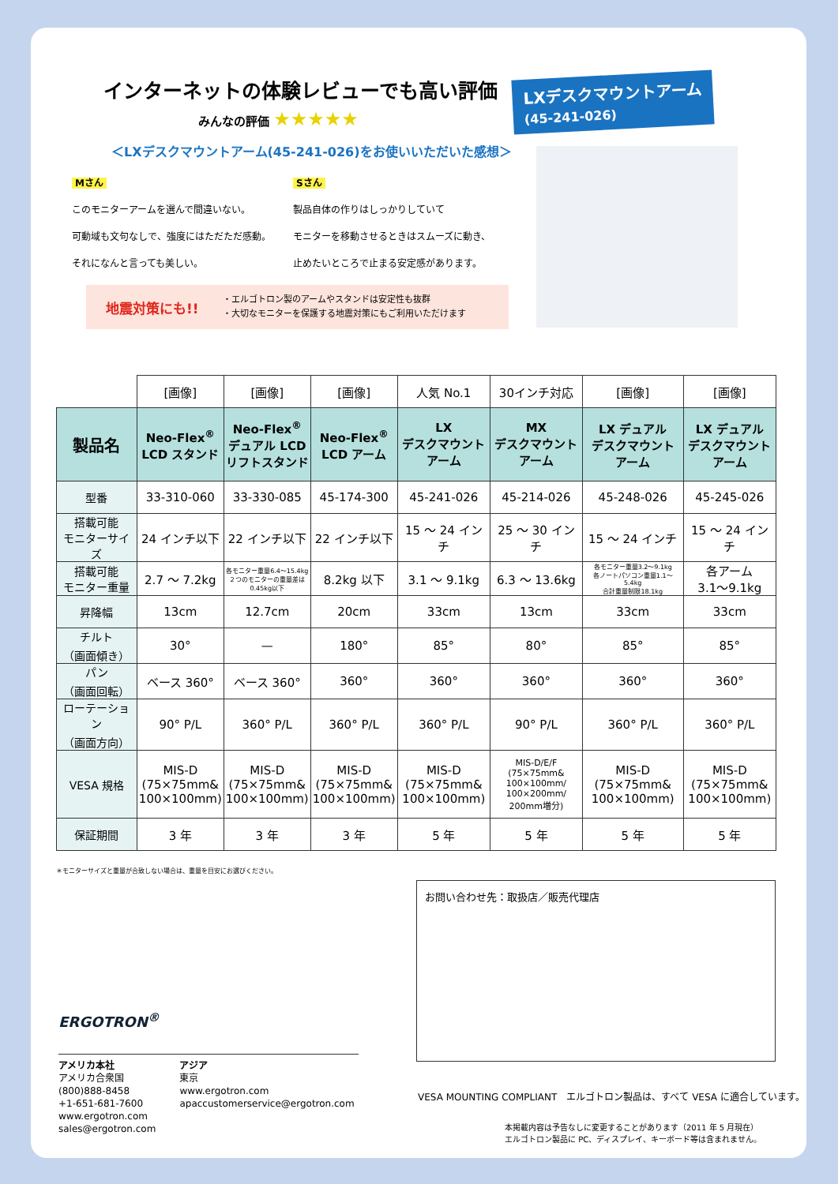インターネットの体験レビューでも高い評価
みんなの評価 ★★★★★
＜LXデスクマウントアーム(45-241-026)をお使いいただいた感想＞
Mさん
このモニターアームを選んで間違いない。
可動域も文句なしで、強度にはただただ感動。
それになんと言っても美しい。
Sさん
製品自体の作りはしっかりしていて
モニターを移動させるときはスムーズに動き、
止めたいところで止まる安定感があります。
地震対策にも!!
・エルゴトロン製のアームやスタンドは安定性も抜群
・大切なモニターを保護する地震対策にもご利用いただけます
LXデスクマウントアーム
(45-241-026)
| | [画像] | [画像] | [画像] | 人気 No.1 | 30インチ対応 | [画像] | [画像] |
| 製品名 | Neo-Flex<sup>®</sup> LCD スタンド | Neo-Flex<sup>®</sup> デュアル LCD リフトスタンド | Neo-Flex<sup>®</sup> LCD アーム | LX デスクマウント アーム | MX デスクマウント アーム | LX デュアル デスクマウント アーム | LX デュアル デスクマウント アーム |
| 型番 | 33-310-060 | 33-330-085 | 45-174-300 | 45-241-026 | 45-214-026 | 45-248-026 | 45-245-026 |
| 搭載可能 モニターサイズ | 24 インチ以下 | 22 インチ以下 | 22 インチ以下 | 15 ～ 24 インチ | 25 ～ 30 インチ | 15 ～ 24 インチ | 15 ～ 24 インチ |
| 搭載可能 モニター重量 | 2.7 ～ 7.2kg | 各モニター重量6.4～15.4kg ２つのモニターの重量差は 0.45kg以下 | 8.2kg 以下 | 3.1 ～ 9.1kg | 6.3 ～ 13.6kg | 各モニター重量3.2～9.1kg 各ノートパソコン重量1.1～5.4kg 合計重量制限18.1kg | 各アーム 3.1～9.1kg |
| 昇降幅 | 13cm | 12.7cm | 20cm | 33cm | 13cm | 33cm | 33cm |
| チルト （画面傾き） | 30° | — | 180° | 85° | 80° | 85° | 85° |
| パン （画面回転） | ベース 360° | ベース 360° | 360° | 360° | 360° | 360° | 360° |
| ローテーション （画面方向） | 90° P/L | 360° P/L | 360° P/L | 360° P/L | 90° P/L | 360° P/L | 360° P/L |
| VESA 規格 | MIS-D (75×75mm& 100×100mm) | MIS-D (75×75mm& 100×100mm) | MIS-D (75×75mm& 100×100mm) | MIS-D (75×75mm& 100×100mm) | MIS-D/E/F (75×75mm& 100×100mm/ 100×200mm/ 200mm増分) | MIS-D (75×75mm& 100×100mm) | MIS-D (75×75mm& 100×100mm) |
| 保証期間 | 3 年 | 3 年 | 3 年 | 5 年 | 5 年 | 5 年 | 5 年 |
＊モニターサイズと重量が合致しない場合は、重量を目安にお選びください。
お問い合わせ先：取扱店／販売代理店
ERGOTRON<sup>®</sup>
アメリカ本社
アメリカ合衆国
(800)888-8458
+1-651-681-7600
www.ergotron.com
sales@ergotron.com
アジア
東京
www.ergotron.com
apaccustomerservice@ergotron.com
VESA MOUNTING COMPLIANT　エルゴトロン製品は、すべて VESA に適合しています。
本掲載内容は予告なしに変更することがあります（2011 年 5 月現在）
エルゴトロン製品に PC、ディスプレイ、キーボード等は含まれません。